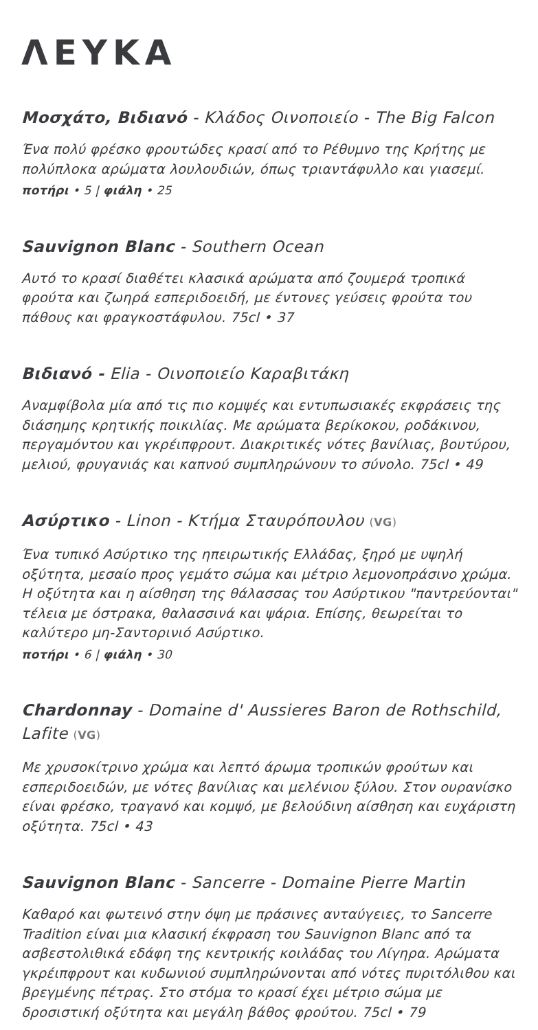ΛΕΥΚΑ
Μοσχάτο, Βιδιανό - Κλάδος Οινοποιείο - The Big Falcon
Ένα πολύ φρέσκο φρουτώδες κρασί από το Ρέθυμνο της Κρήτης με πολύπλοκα αρώματα λουλουδιών, όπως τριαντάφυλλο και γιασεμί.
ποτήρι • 5 | φιάλη • 25
Sauvignon Blanc - Southern Ocean
Αυτό το κρασί διαθέτει κλασικά αρώματα από ζουμερά τροπικά φρούτα και ζωηρά εσπεριδοειδή, με έντονες γεύσεις φρούτα του πάθους και φραγκοστάφυλου. 75cl • 37
Βιδιανό - Elia - Οινοποιείο Καραβιτάκη
Αναμφίβολα μία από τις πιο κομψές και εντυπωσιακές εκφράσεις της διάσημης κρητικής ποικιλίας. Με αρώματα βερίκοκου, ροδάκινου, περγαμόντου και γκρέιπφρουτ. Διακριτικές νότες βανίλιας, βουτύρου, μελιού, φρυγανιάς και καπνού συμπληρώνουν το σύνολο. 75cl • 49
Ασύρτικο - Linon - Κτήμα Σταυρόπουλου (VG)
Ένα τυπικό Ασύρτικο της ηπειρωτικής Ελλάδας, ξηρό με υψηλή οξύτητα, μεσαίο προς γεμάτο σώμα και μέτριο λεμονοπράσινο χρώμα. Η οξύτητα και η αίσθηση της θάλασσας του Ασύρτικου "παντρεύονται" τέλεια με όστρακα, θαλασσινά και ψάρια. Επίσης, θεωρείται το καλύτερο μη-Σαντορινιό Ασύρτικο.
ποτήρι • 6 | φιάλη • 30
Chardonnay - Domaine d' Aussieres Baron de Rothschild, Lafite (VG)
Με χρυσοκίτρινο χρώμα και λεπτό άρωμα τροπικών φρούτων και εσπεριδοειδών, με νότες βανίλιας και μελένιου ξύλου. Στον ουρανίσκο είναι φρέσκο, τραγανό και κομψό, με βελούδινη αίσθηση και ευχάριστη οξύτητα. 75cl • 43
Sauvignon Blanc - Sancerre - Domaine Pierre Martin
Καθαρό και φωτεινό στην όψη με πράσινες ανταύγειες, το Sancerre Tradition είναι μια κλασική έκφραση του Sauvignon Blanc από τα ασβεστολιθικά εδάφη της κεντρικής κοιλάδας του Λίγηρα. Αρώματα γκρέιπφρουτ και κυδωνιού συμπληρώνονται από νότες πυριτόλιθου και βρεγμένης πέτρας. Στο στόμα το κρασί έχει μέτριο σώμα με δροσιστική οξύτητα και μεγάλη βάθος φρούτου. 75cl • 79